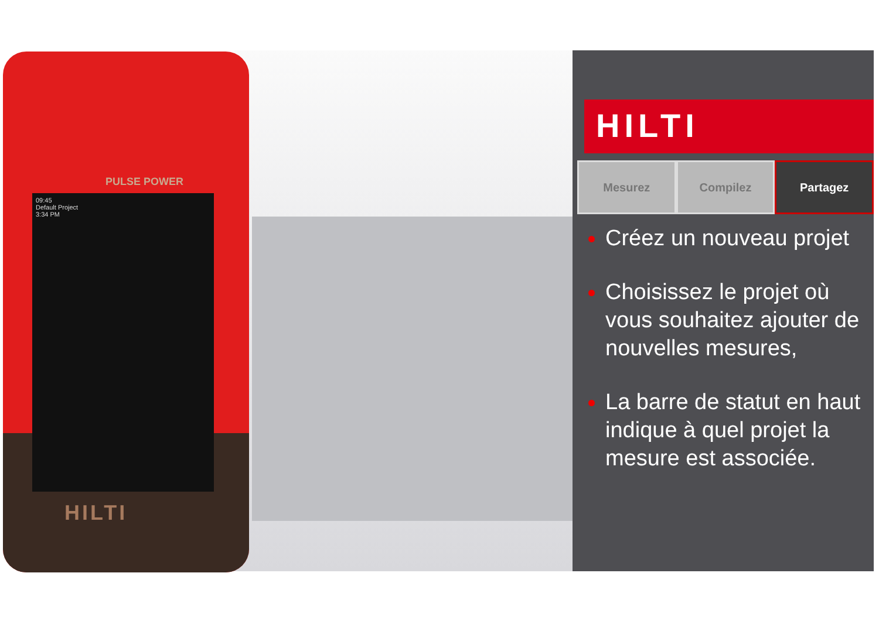PULSE POWER
09:45
Default Project
3:34 PM
HILTI
HILTI
Mesurez Compilez Partagez
Créez un nouveau projet
Choisissez le projet où vous souhaitez ajouter de nouvelles mesures,
La barre de statut en haut indique à quel projet la mesure est associée.